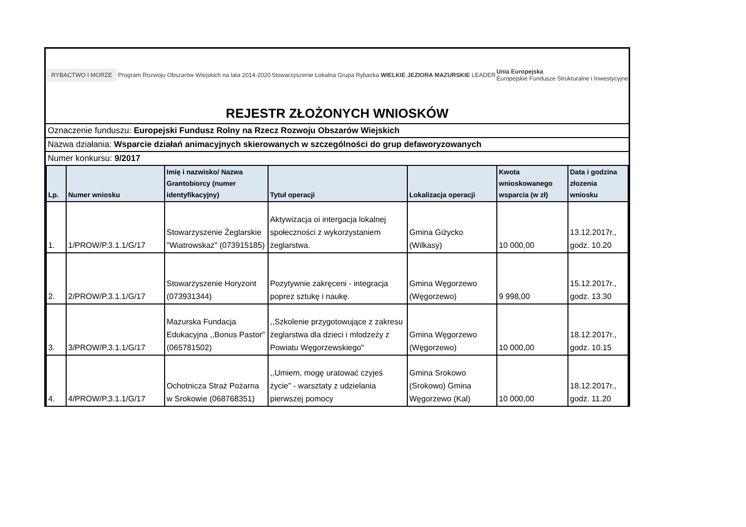RYBACTWO I MORZE
Program Rozwoju Obszarów Wiejskich na lata 2014-2020
Stowarzyszenie Lokalna Grupa Rybacka WIELKIE JEZIORA MAZURSKIE LEADER
Unia Europejska
Europejskie Fundusze Strukturalne i Inwestycyjne
REJESTR ZŁOŻONYCH WNIOSKÓW
Oznaczenie funduszu: Europejski Fundusz Rolny na Rzecz Rozwoju Obszarów Wiejskich
Nazwa działania: Wsparcie działań animacyjnych skierowanych w szczególności do grup defaworyzowanych
Numer konkursu: 9/2017
| Lp. | Numer wniosku | Imię i nazwisko/ Nazwa Grantobiorcy (numer identyfikacyjny) | Tytuł operacji | Lokalizacja operacji | Kwota wnioskowanego wsparcia (w zł) | Data i godzina złozenia wniosku |
| --- | --- | --- | --- | --- | --- | --- |
| 1. | 1/PROW/P.3.1.1/G/17 | Stowarzyszenie Żeglarskie "Wiatrowskaz" (073915185) | Aktywizacja oi intergacja lokalnej społeczności z wykorzystaniem żeglarstwa. | Gmina Giżycko (Wilkasy) | 10 000,00 | 13.12.2017r., godz. 10.20 |
| 2. | 2/PROW/P.3.1.1/G/17 | Stowarzyszenie Horyzont (073931344) | Pozytywnie zakręceni - integracja poprez sztukę i naukę. | Gmina Węgorzewo (Węgorzewo) | 9 998,00 | 15.12.2017r., godz. 13.30 |
| 3. | 3/PROW/P.3.1.1/G/17 | Mazurska Fundacja Edukacyjna ,,Bonus Pastor" (065781502) | ,,Szkolenie przygotowujące z zakresu żeglarstwa dla dzieci i mlodzeży z Powiatu Węgorzewskiego" | Gmina Węgorzewo (Węgorzewo) | 10 000,00 | 18.12.2017r., godz. 10.15 |
| 4. | 4/PROW/P.3.1.1/G/17 | Ochotnicza Straż Pożarna w Srokowie (068768351) | ,,Umiem, mogę uratować czyjeś życie" - warsztaty z udzielania pierwszej pomocy | Gmina Srokowo (Srokowo) Gmina Węgorzewo (Kal) | 10 000,00 | 18.12.2017r., godz. 11.20 |